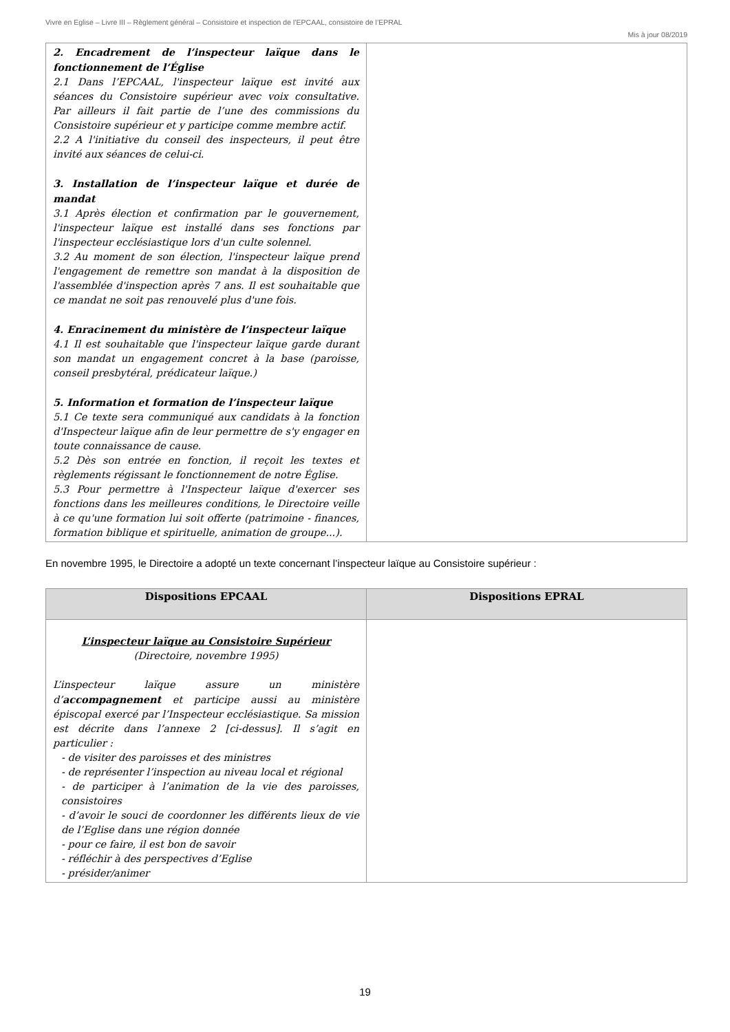Vivre en Eglise – Livre III – Règlement général – Consistoire et inspection de l’EPCAAL, consistoire de l’EPRAL
Mis à jour 08/2019
| 2. Encadrement de l’inspecteur laïque dans le fonctionnement de l’Église 2.1 Dans l’EPCAAL, l'inspecteur laïque est invité aux séances du Consistoire supérieur avec voix consultative. Par ailleurs il fait partie de l’une des commissions du Consistoire supérieur et y participe comme membre actif. 2.2 A l'initiative du conseil des inspecteurs, il peut être invité aux séances de celui-ci. 3. Installation de l’inspecteur laïque et durée de mandat 3.1 Après élection et confirmation par le gouvernement, l'inspecteur laïque est installé dans ses fonctions par l'inspecteur ecclésiastique lors d'un culte solennel. 3.2 Au moment de son élection, l'inspecteur laïque prend l'engagement de remettre son mandat à la disposition de l'assemblée d'inspection après 7 ans. Il est souhaitable que ce mandat ne soit pas renouvelé plus d'une fois. 4. Enracinement du ministère de l’inspecteur laïque 4.1 Il est souhaitable que l'inspecteur laïque garde durant son mandat un engagement concret à la base (paroisse, conseil presbytéral, prédicateur laïque.) 5. Information et formation de l’inspecteur laïque 5.1 Ce texte sera communiqué aux candidats à la fonction d'Inspecteur laïque afin de leur permettre de s'y engager en toute connaissance de cause. 5.2 Dès son entrée en fonction, il reçoit les textes et règlements régissant le fonctionnement de notre Église. 5.3 Pour permettre à l'Inspecteur laïque d'exercer ses fonctions dans les meilleures conditions, le Directoire veille à ce qu'une formation lui soit offerte (patrimoine - finances, formation biblique et spirituelle, animation de groupe...). | |
En novembre 1995, le Directoire a adopté un texte concernant l’inspecteur laïque au Consistoire supérieur :
| Dispositions EPCAAL | Dispositions EPRAL |
| --- | --- |
| L’inspecteur laïque au Consistoire Supérieur (Directoire, novembre 1995) L’inspecteur laïque assure un ministère d’ accompagnement et participe aussi au ministère épiscopal exercé par l’Inspecteur ecclésiastique. Sa mission est décrite dans l’annexe 2 [ci-dessus]. Il s’agit en particulier : - de visiter des paroisses et des ministres - de représenter l’inspection au niveau local et régional - de participer à l’animation de la vie des paroisses, consistoires - d’avoir le souci de coordonner les différents lieux de vie de l’Eglise dans une région donnée - pour ce faire, il est bon de savoir - réfléchir à des perspectives d’Eglise - présider/animer | |
19